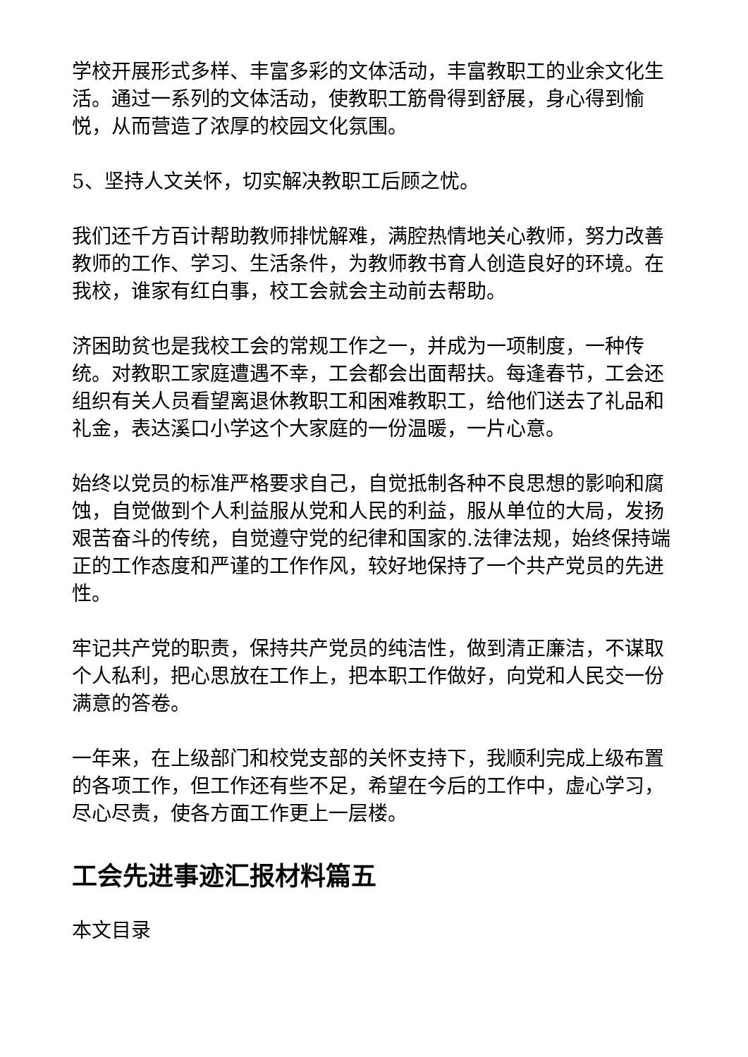学校开展形式多样、丰富多彩的文体活动，丰富教职工的业余文化生活。通过一系列的文体活动，使教职工筋骨得到舒展，身心得到愉悦，从而营造了浓厚的校园文化氛围。
5、坚持人文关怀，切实解决教职工后顾之忧。
我们还千方百计帮助教师排忧解难，满腔热情地关心教师，努力改善教师的工作、学习、生活条件，为教师教书育人创造良好的环境。在我校，谁家有红白事，校工会就会主动前去帮助。
济困助贫也是我校工会的常规工作之一，并成为一项制度，一种传统。对教职工家庭遭遇不幸，工会都会出面帮扶。每逢春节，工会还组织有关人员看望离退休教职工和困难教职工，给他们送去了礼品和礼金，表达溪口小学这个大家庭的一份温暖，一片心意。
始终以党员的标准严格要求自己，自觉抵制各种不良思想的影响和腐蚀，自觉做到个人利益服从党和人民的利益，服从单位的大局，发扬艰苦奋斗的传统，自觉遵守党的纪律和国家的.法律法规，始终保持端正的工作态度和严谨的工作作风，较好地保持了一个共产党员的先进性。
牢记共产党的职责，保持共产党员的纯洁性，做到清正廉洁，不谋取个人私利，把心思放在工作上，把本职工作做好，向党和人民交一份满意的答卷。
一年来，在上级部门和校党支部的关怀支持下，我顺利完成上级布置的各项工作，但工作还有些不足，希望在今后的工作中，虚心学习，尽心尽责，使各方面工作更上一层楼。
工会先进事迹汇报材料篇五
本文目录